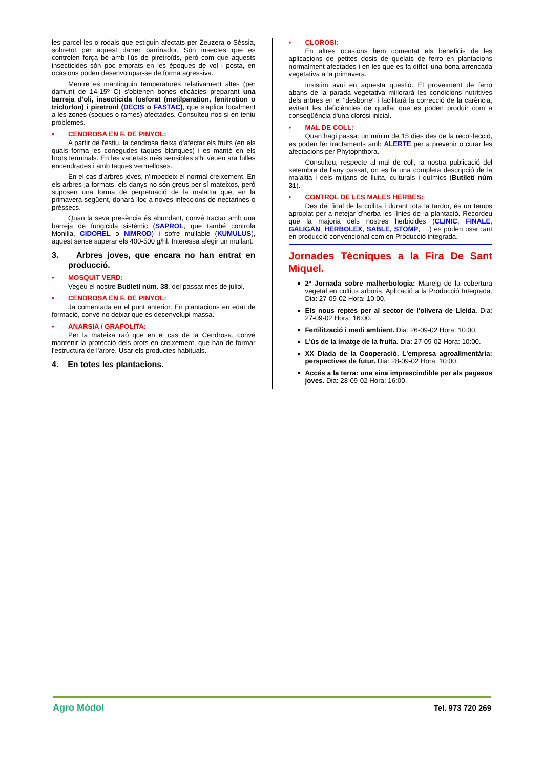les parcel·les o rodals que estiguin afectats per Zeuzera o Sèssia, sobretot per aquest darrer barrinador. Són insectes que es controlen força bé amb l'ús de piretroïds, però com que aquests insecticides són poc emprats en les èpoques de vol i posta, en ocasions poden desenvolupar-se de forma agressiva.
Mentre es mantinguin temperatures relativament altes (per damunt de 14-15º C) s'obtenen bones eficàcies preparant una barreja d'oli, insecticida fosforat (metilparation, fenitrotion o triclorfon) i piretroïd (DECIS o FASTAC), que s'aplica localment a les zones (soques o rames) afectades. Consulteu-nos si en teniu problemes.
• CENDROSA EN F. DE PINYOL:
A partir de l'estiu, la cendrosa deixa d'afectar els fruits (en els quals forma les conegudes taques blanques) i es manté en els brots terminals. En les varietats més sensibles s'hi veuen ara fulles encendrades i amb taques vermelloses.
En el cas d'arbres joves, n'impedeix el normal creixement. En els arbres ja formats, els danys no són greus per sí mateixos, però suposen una forma de perpetuació de la malaltia que, en la primavera següent, donarà lloc a noves infeccions de nectarines o préssecs.
Quan la seva presència és abundant, convé tractar amb una barreja de fungicida sistèmic (SAPROL, que també controla Monilia, CIDOREL o NIMROD) i sofre mullable (KUMULUS), aquest sense superar els 400-500 g/hl. Interessa afegir un mullant.
3. Arbres joves, que encara no han entrat en producció.
• MOSQUIT VERD:
Vegeu el nostre Butlletí núm. 38, del passat mes de juliol.
• CENDROSA EN F. DE PINYOL:
Ja comentada en el punt anterior. En plantacions en edat de formació, convé no deixar que es desenvolupi massa.
• ANARSIA / GRAFOLITA:
Per la mateixa raó que en el cas de la Cendrosa, convé mantenir la protecció dels brots en creixement, que han de formar l'estructura de l'arbre. Usar els productes habituals.
4. En totes les plantacions.
• CLOROSI:
En altres ocasions hem comentat els beneficis de les aplicacions de petites dosis de quelats de ferro en plantacions normalment afectades i en les que es fa difícil una bona arrencada vegetativa a la primavera.
Insistim avui en aquesta qüestió. El proveïment de ferro abans de la parada vegetativa millorarà les condicions nutritives dels arbres en el "desborre" i facilitarà la correcció de la carència, evitant les deficiències de quallat que es poden produir com a conseqüència d'una clorosi inicial.
• MAL DE COLL:
Quan hagi passat un mínim de 15 dies des de la recol·lecció, es poden fer tractaments amb ALERTE per a prevenir o curar les afectacions per Phytophthora.
Consulteu, respecte al mal de coll, la nostra publicació del setembre de l'any passat, on es fa una completa descripció de la malaltia i dels mitjans de lluita, culturals i químics (Butlletí núm 31).
• CONTROL DE LES MALES HERBES:
Des del final de la collita i durant tota la tardor, és un temps apropiat per a netejar d'herba les línies de la plantació. Recordeu que la majoria dels nostres herbicides (CLINIC, FINALE, GALIGAN, HERBOLEX, SABLE, STOMP, …) es poden usar tant en producció convencional com en Producció integrada.
Jornades Tècniques a la Fira De Sant Miquel.
2ª Jornada sobre malherbologia: Maneig de la cobertura vegetal en cultius arboris. Aplicació a la Producció Integrada. Dia: 27-09-02 Hora: 10:00.
Els nous reptes per al sector de l'olivera de Lleida. Dia: 27-09-02 Hora: 16:00.
Fertilització i medi ambient. Dia: 26-09-02 Hora: 10:00.
L'ús de la imatge de la fruita. Dia: 27-09-02 Hora: 10:00.
XX Diada de la Cooperació. L'empresa agroalimentària: perspectives de futur. Dia: 28-09-02 Hora: 10:00.
Accés a la terra: una eina imprescindible per als pagesos joves. Dia: 28-09-02 Hora: 16:00.
Agro Mòdol Tel. 973 720 269